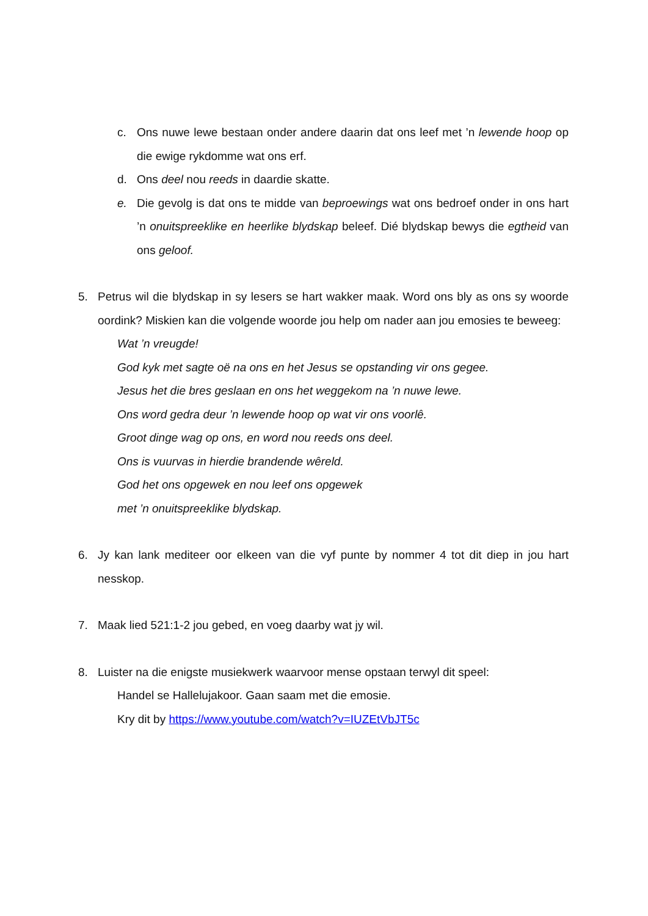c. Ons nuwe lewe bestaan onder andere daarin dat ons leef met ’n lewende hoop op die ewige rykdomme wat ons erf.
d. Ons deel nou reeds in daardie skatte.
e. Die gevolg is dat ons te midde van beproewings wat ons bedroef onder in ons hart ’n onuitspreeklike en heerlike blydskap beleef. Dié blydskap bewys die egtheid van ons geloof.
5. Petrus wil die blydskap in sy lesers se hart wakker maak. Word ons bly as ons sy woorde oordink? Miskien kan die volgende woorde jou help om nader aan jou emosies te beweeg:
Wat ’n vreugde!
God kyk met sagte oë na ons en het Jesus se opstanding vir ons gegee.
Jesus het die bres geslaan en ons het weggekom na ’n nuwe lewe.
Ons word gedra deur ’n lewende hoop op wat vir ons voorlê.
Groot dinge wag op ons, en word nou reeds ons deel.
Ons is vuurvas in hierdie brandende wêreld.
God het ons opgewek en nou leef ons opgewek
met ’n onuitspreeklike blydskap.
6. Jy kan lank mediteer oor elkeen van die vyf punte by nommer 4 tot dit diep in jou hart nesskop.
7. Maak lied 521:1-2 jou gebed, en voeg daarby wat jy wil.
8. Luister na die enigste musiekwerk waarvoor mense opstaan terwyl dit speel:
Handel se Hallelujakoor. Gaan saam met die emosie.
Kry dit by https://www.youtube.com/watch?v=IUZEtVbJT5c